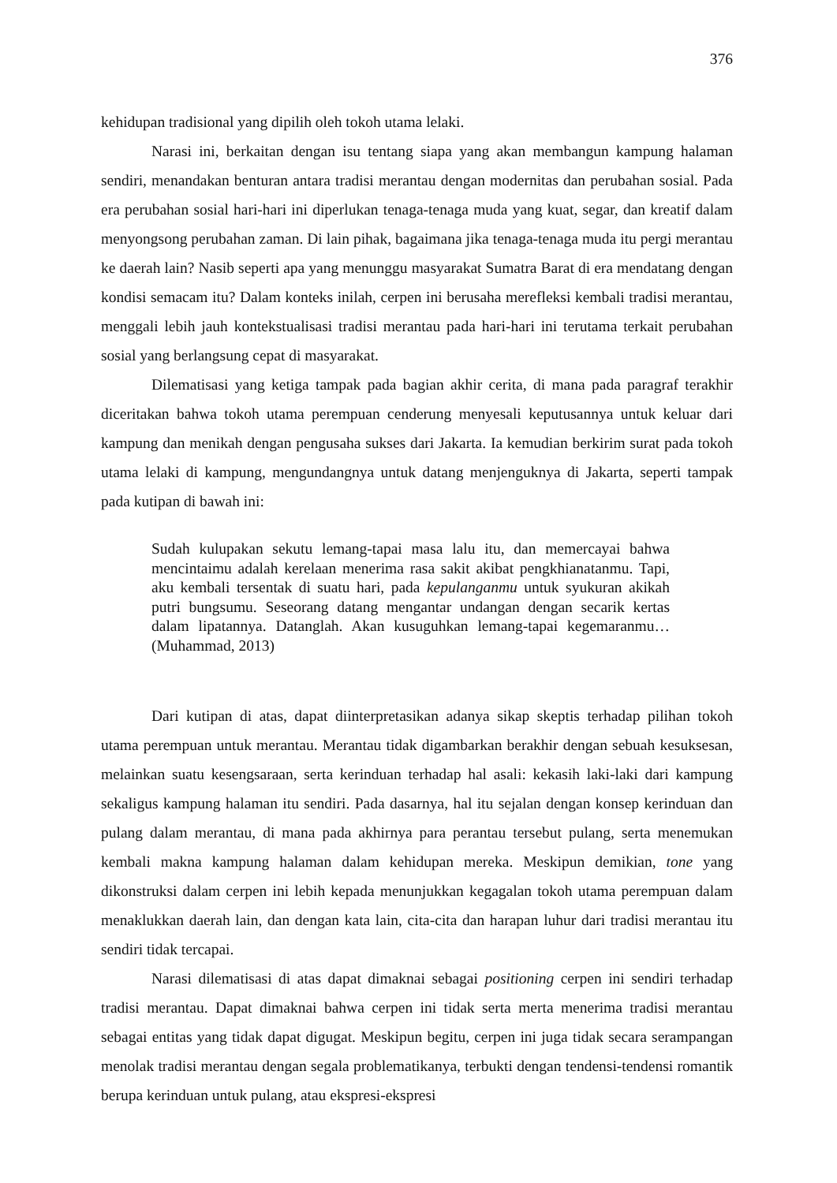376
kehidupan tradisional yang dipilih oleh tokoh utama lelaki.
Narasi ini, berkaitan dengan isu tentang siapa yang akan membangun kampung halaman sendiri, menandakan benturan antara tradisi merantau dengan modernitas dan perubahan sosial. Pada era perubahan sosial hari-hari ini diperlukan tenaga-tenaga muda yang kuat, segar, dan kreatif dalam menyongsong perubahan zaman. Di lain pihak, bagaimana jika tenaga-tenaga muda itu pergi merantau ke daerah lain? Nasib seperti apa yang menunggu masyarakat Sumatra Barat di era mendatang dengan kondisi semacam itu? Dalam konteks inilah, cerpen ini berusaha merefleksi kembali tradisi merantau, menggali lebih jauh kontekstualisasi tradisi merantau pada hari-hari ini terutama terkait perubahan sosial yang berlangsung cepat di masyarakat.
Dilematisasi yang ketiga tampak pada bagian akhir cerita, di mana pada paragraf terakhir diceritakan bahwa tokoh utama perempuan cenderung menyesali keputusannya untuk keluar dari kampung dan menikah dengan pengusaha sukses dari Jakarta. Ia kemudian berkirim surat pada tokoh utama lelaki di kampung, mengundangnya untuk datang menjenguknya di Jakarta, seperti tampak pada kutipan di bawah ini:
Sudah kulupakan sekutu lemang-tapai masa lalu itu, dan memercayai bahwa mencintaimu adalah kerelaan menerima rasa sakit akibat pengkhianatanmu. Tapi, aku kembali tersentak di suatu hari, pada kepulanganmu untuk syukuran akikah putri bungsumu. Seseorang datang mengantar undangan dengan secarik kertas dalam lipatannya. Datanglah. Akan kusuguhkan lemang-tapai kegemaranmu… (Muhammad, 2013)
Dari kutipan di atas, dapat diinterpretasikan adanya sikap skeptis terhadap pilihan tokoh utama perempuan untuk merantau. Merantau tidak digambarkan berakhir dengan sebuah kesuksesan, melainkan suatu kesengsaraan, serta kerinduan terhadap hal asali: kekasih laki-laki dari kampung sekaligus kampung halaman itu sendiri. Pada dasarnya, hal itu sejalan dengan konsep kerinduan dan pulang dalam merantau, di mana pada akhirnya para perantau tersebut pulang, serta menemukan kembali makna kampung halaman dalam kehidupan mereka. Meskipun demikian, tone yang dikonstruksi dalam cerpen ini lebih kepada menunjukkan kegagalan tokoh utama perempuan dalam menaklukkan daerah lain, dan dengan kata lain, cita-cita dan harapan luhur dari tradisi merantau itu sendiri tidak tercapai.
Narasi dilematisasi di atas dapat dimaknai sebagai positioning cerpen ini sendiri terhadap tradisi merantau. Dapat dimaknai bahwa cerpen ini tidak serta merta menerima tradisi merantau sebagai entitas yang tidak dapat digugat. Meskipun begitu, cerpen ini juga tidak secara serampangan menolak tradisi merantau dengan segala problematikanya, terbukti dengan tendensi-tendensi romantik berupa kerinduan untuk pulang, atau ekspresi-ekspresi